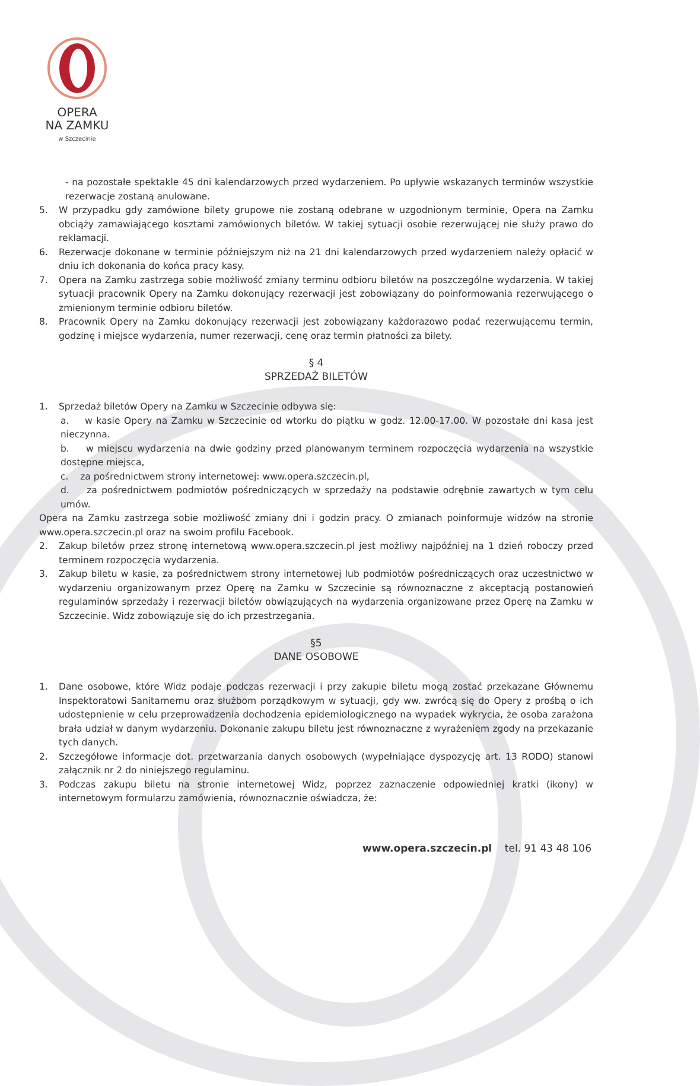OPERA
NA ZAMKU
w Szczecinie
- na pozostałe spektakle 45 dni kalendarzowych przed wydarzeniem. Po upływie wskazanych terminów wszystkie rezerwacje zostaną anulowane.
5. W przypadku gdy zamówione bilety grupowe nie zostaną odebrane w uzgodnionym terminie, Opera na Zamku obciąży zamawiającego kosztami zamówionych biletów. W takiej sytuacji osobie rezerwującej nie służy prawo do reklamacji.
6. Rezerwacje dokonane w terminie późniejszym niż na 21 dni kalendarzowych przed wydarzeniem należy opłacić w dniu ich dokonania do końca pracy kasy.
7. Opera na Zamku zastrzega sobie możliwość zmiany terminu odbioru biletów na poszczególne wydarzenia. W takiej sytuacji pracownik Opery na Zamku dokonujący rezerwacji jest zobowiązany do poinformowania rezerwującego o zmienionym terminie odbioru biletów.
8. Pracownik Opery na Zamku dokonujący rezerwacji jest zobowiązany każdorazowo podać rezerwującemu termin, godzinę i miejsce wydarzenia, numer rezerwacji, cenę oraz termin płatności za bilety.
§ 4
SPRZEDAŻ BILETÓW
1. Sprzedaż biletów Opery na Zamku w Szczecinie odbywa się:
a. w kasie Opery na Zamku w Szczecinie od wtorku do piątku w godz. 12.00-17.00. W pozostałe dni kasa jest nieczynna.
b. w miejscu wydarzenia na dwie godziny przed planowanym terminem rozpoczęcia wydarzenia na wszystkie dostępne miejsca,
c. za pośrednictwem strony internetowej: www.opera.szczecin.pl,
d. za pośrednictwem podmiotów pośredniczących w sprzedaży na podstawie odrębnie zawartych w tym celu umów.
Opera na Zamku zastrzega sobie możliwość zmiany dni i godzin pracy. O zmianach poinformuje widzów na stronie www.opera.szczecin.pl oraz na swoim profilu Facebook.
2. Zakup biletów przez stronę internetową www.opera.szczecin.pl jest możliwy najpóźniej na 1 dzień roboczy przed terminem rozpoczęcia wydarzenia.
3. Zakup biletu w kasie, za pośrednictwem strony internetowej lub podmiotów pośredniczących oraz uczestnictwo w wydarzeniu organizowanym przez Operę na Zamku w Szczecinie są równoznaczne z akceptacją postanowień regulaminów sprzedaży i rezerwacji biletów obwiązujących na wydarzenia organizowane przez Operę na Zamku w Szczecinie. Widz zobowiązuje się do ich przestrzegania.
§5
DANE OSOBOWE
1. Dane osobowe, które Widz podaje podczas rezerwacji i przy zakupie biletu mogą zostać przekazane Głównemu Inspektoratowi Sanitarnemu oraz służbom porządkowym w sytuacji, gdy ww. zwrócą się do Opery z prośbą o ich udostępnienie w celu przeprowadzenia dochodzenia epidemiologicznego na wypadek wykrycia, że osoba zarażona brała udział w danym wydarzeniu. Dokonanie zakupu biletu jest równoznaczne z wyrażeniem zgody na przekazanie tych danych.
2. Szczegółowe informacje dot. przetwarzania danych osobowych (wypełniające dyspozycję art. 13 RODO) stanowi załącznik nr 2 do niniejszego regulaminu.
3. Podczas zakupu biletu na stronie internetowej Widz, poprzez zaznaczenie odpowiedniej kratki (ikony) w internetowym formularzu zamówienia, równoznacznie oświadcza, że:
www.opera.szczecin.pl tel. 91 43 48 106